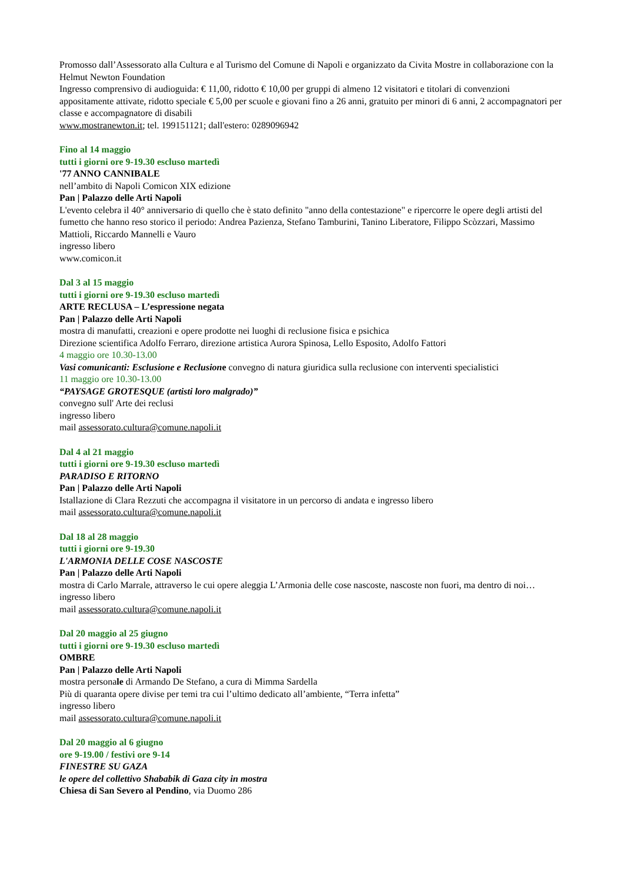Promosso dall’Assessorato alla Cultura e al Turismo del Comune di Napoli e organizzato da Civita Mostre in collaborazione con la Helmut Newton Foundation
Ingresso comprensivo di audioguida: € 11,00, ridotto € 10,00 per gruppi di almeno 12 visitatori e titolari di convenzioni appositamente attivate, ridotto speciale € 5,00 per scuole e giovani fino a 26 anni, gratuito per minori di 6 anni, 2 accompagnatori per classe e accompagnatore di disabili
www.mostranewton.it; tel. 199151121; dall'estero: 0289096942
Fino al 14 maggio
tutti i giorni ore 9-19.30 escluso martedì
'77 ANNO CANNIBALE
nell’ambito di Napoli Comicon XIX edizione
Pan | Palazzo delle Arti Napoli
L'evento celebra il 40° anniversario di quello che è stato definito "anno della contestazione" e ripercorre le opere degli artisti del fumetto che hanno reso storico il periodo: Andrea Pazienza, Stefano Tamburini, Tanino Liberatore, Filippo Scòzzari, Massimo Mattioli, Riccardo Mannelli e Vauro
ingresso libero
www.comicon.it
Dal 3 al 15 maggio
tutti i giorni ore 9-19.30 escluso martedì
ARTE RECLUSA – L’espressione negata
Pan | Palazzo delle Arti Napoli
mostra di manufatti, creazioni e opere prodotte nei luoghi di reclusione fisica e psichica
Direzione scientifica Adolfo Ferraro, direzione artistica Aurora Spinosa, Lello Esposito, Adolfo Fattori
4 maggio ore 10.30-13.00
Vasi comunicanti: Esclusione e Reclusione convegno di natura giuridica sulla reclusione con interventi specialistici
11 maggio ore 10.30-13.00
“PAYSAGE GROTESQUE (artisti loro malgrado)”
convegno sull' Arte dei reclusi
ingresso libero
mail assessorato.cultura@comune.napoli.it
Dal 4 al 21 maggio
tutti i giorni ore 9-19.30 escluso martedì
PARADISO E RITORNO
Pan | Palazzo delle Arti Napoli
Istallazione di Clara Rezzuti che accompagna il visitatore in un percorso di andata e ingresso libero
mail assessorato.cultura@comune.napoli.it
Dal 18 al 28 maggio
tutti i giorni ore 9-19.30
L'ARMONIA DELLE COSE NASCOSTE
Pan | Palazzo delle Arti Napoli
mostra di Carlo Marrale, attraverso le cui opere aleggia L’Armonia delle cose nascoste, nascoste non fuori, ma dentro di noi…
ingresso libero
mail assessorato.cultura@comune.napoli.it
Dal 20 maggio al 25 giugno
tutti i giorni ore 9-19.30 escluso martedì
OMBRE
Pan | Palazzo delle Arti Napoli
mostra personale di Armando De Stefano, a cura di Mimma Sardella
Più di quaranta opere divise per temi tra cui l’ultimo dedicato all’ambiente, “Terra infetta”
ingresso libero
mail assessorato.cultura@comune.napoli.it
Dal 20 maggio al 6 giugno
ore 9-19.00 / festivi ore 9-14
FINESTRE SU GAZA
le opere del collettivo Shababik di Gaza city in mostra
Chiesa di San Severo al Pendino, via Duomo 286